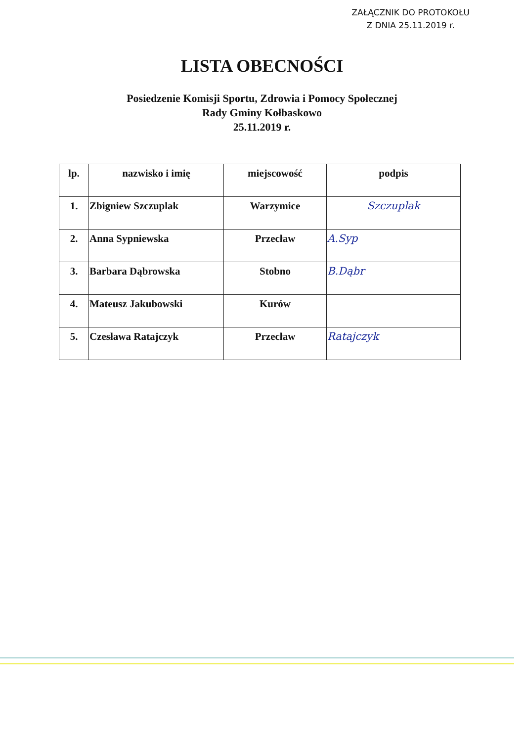ZAŁĄCZNIK DO PROTOKOŁU
Z DNIA 25.11.2019 r.
LISTA OBECNOŚCI
Posiedzenie Komisji Sportu, Zdrowia i Pomocy Społecznej
Rady Gminy Kołbaskowo
25.11.2019 r.
| lp. | nazwisko i imię | miejscowość | podpis |
| --- | --- | --- | --- |
| 1. | Zbigniew Szczuplak | Warzymice | Szczuplak |
| 2. | Anna Sypniewska | Przecław | A.Syp |
| 3. | Barbara Dąbrowska | Stobno | B.Dąbr |
| 4. | Mateusz Jakubowski | Kurów | |
| 5. | Czesława Ratajczyk | Przecław | Ratajczyk |